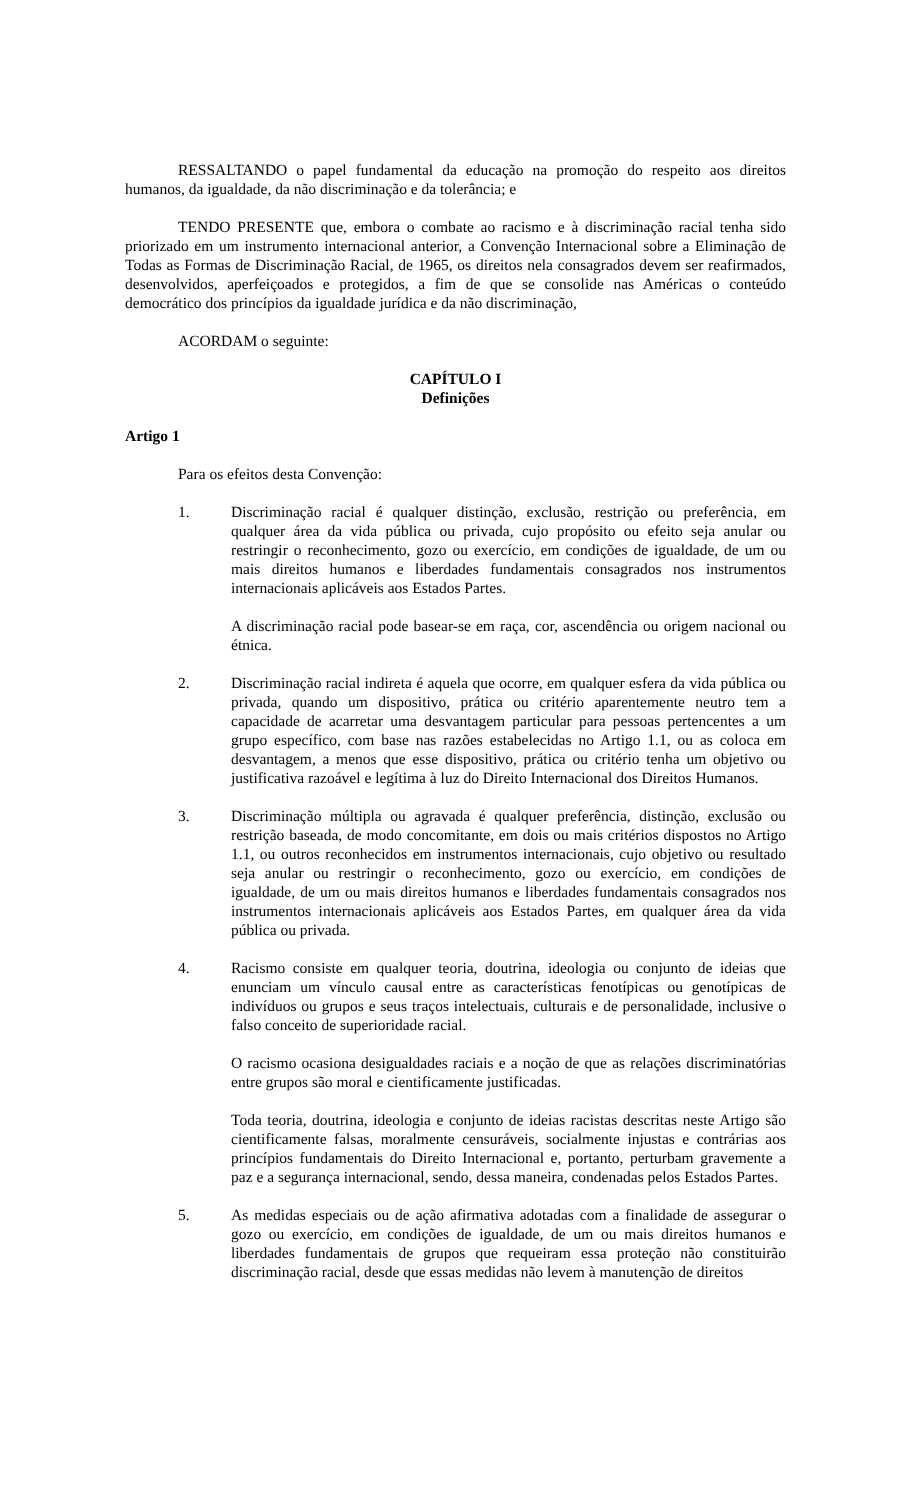RESSALTANDO o papel fundamental da educação na promoção do respeito aos direitos humanos, da igualdade, da não discriminação e da tolerância; e
TENDO PRESENTE que, embora o combate ao racismo e à discriminação racial tenha sido priorizado em um instrumento internacional anterior, a Convenção Internacional sobre a Eliminação de Todas as Formas de Discriminação Racial, de 1965, os direitos nela consagrados devem ser reafirmados, desenvolvidos, aperfeiçoados e protegidos, a fim de que se consolide nas Américas o conteúdo democrático dos princípios da igualdade jurídica e da não discriminação,
ACORDAM o seguinte:
CAPÍTULO I
Definições
Artigo 1
Para os efeitos desta Convenção:
1. Discriminação racial é qualquer distinção, exclusão, restrição ou preferência, em qualquer área da vida pública ou privada, cujo propósito ou efeito seja anular ou restringir o reconhecimento, gozo ou exercício, em condições de igualdade, de um ou mais direitos humanos e liberdades fundamentais consagrados nos instrumentos internacionais aplicáveis aos Estados Partes.
A discriminação racial pode basear-se em raça, cor, ascendência ou origem nacional ou étnica.
2. Discriminação racial indireta é aquela que ocorre, em qualquer esfera da vida pública ou privada, quando um dispositivo, prática ou critério aparentemente neutro tem a capacidade de acarretar uma desvantagem particular para pessoas pertencentes a um grupo específico, com base nas razões estabelecidas no Artigo 1.1, ou as coloca em desvantagem, a menos que esse dispositivo, prática ou critério tenha um objetivo ou justificativa razoável e legítima à luz do Direito Internacional dos Direitos Humanos.
3. Discriminação múltipla ou agravada é qualquer preferência, distinção, exclusão ou restrição baseada, de modo concomitante, em dois ou mais critérios dispostos no Artigo 1.1, ou outros reconhecidos em instrumentos internacionais, cujo objetivo ou resultado seja anular ou restringir o reconhecimento, gozo ou exercício, em condições de igualdade, de um ou mais direitos humanos e liberdades fundamentais consagrados nos instrumentos internacionais aplicáveis aos Estados Partes, em qualquer área da vida pública ou privada.
4. Racismo consiste em qualquer teoria, doutrina, ideologia ou conjunto de ideias que enunciam um vínculo causal entre as características fenotípicas ou genotípicas de indivíduos ou grupos e seus traços intelectuais, culturais e de personalidade, inclusive o falso conceito de superioridade racial.
O racismo ocasiona desigualdades raciais e a noção de que as relações discriminatórias entre grupos são moral e cientificamente justificadas.
Toda teoria, doutrina, ideologia e conjunto de ideias racistas descritas neste Artigo são cientificamente falsas, moralmente censuráveis, socialmente injustas e contrárias aos princípios fundamentais do Direito Internacional e, portanto, perturbam gravemente a paz e a segurança internacional, sendo, dessa maneira, condenadas pelos Estados Partes.
5. As medidas especiais ou de ação afirmativa adotadas com a finalidade de assegurar o gozo ou exercício, em condições de igualdade, de um ou mais direitos humanos e liberdades fundamentais de grupos que requeiram essa proteção não constituirão discriminação racial, desde que essas medidas não levem à manutenção de direitos